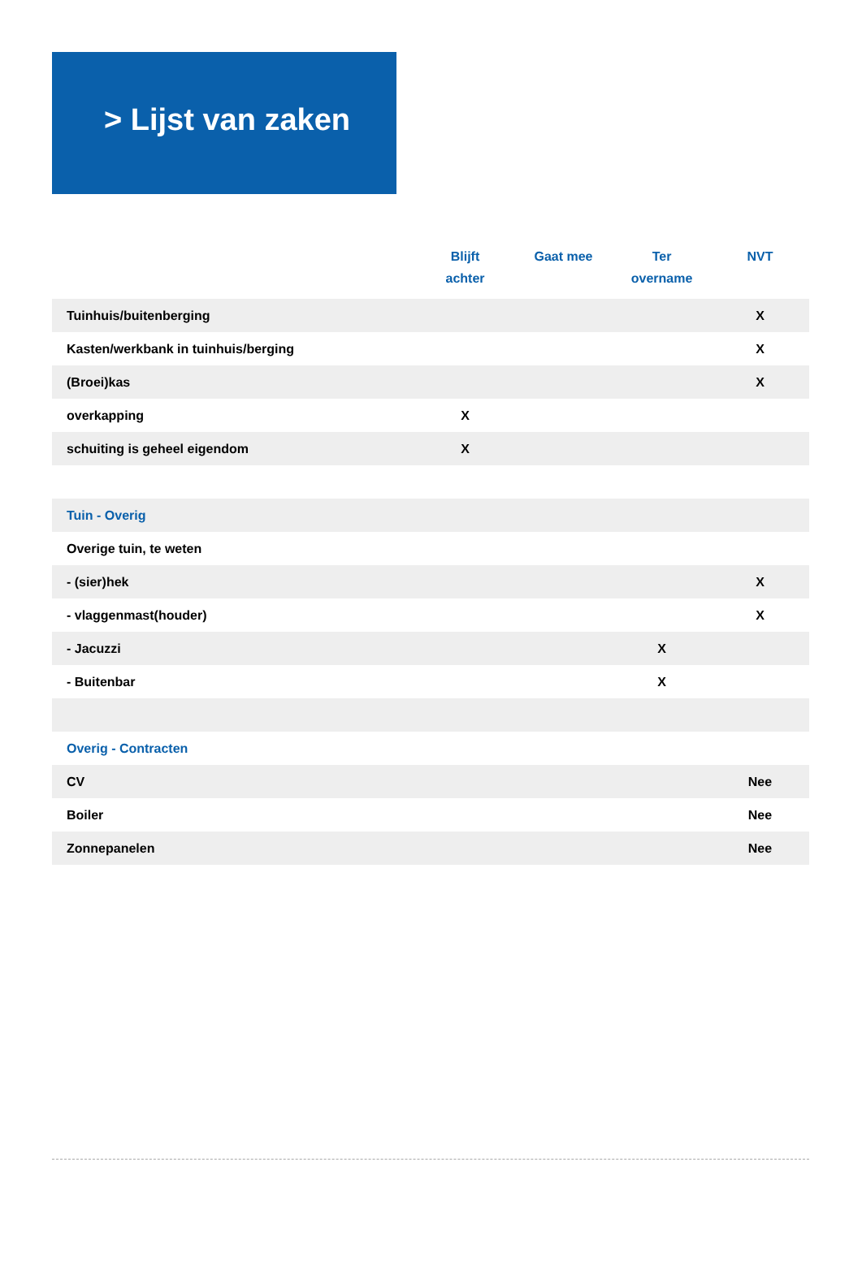> Lijst van zaken
| | Blijft achter | Gaat mee | Ter overname | NVT |
| --- | --- | --- | --- | --- |
| Tuinhuis/buitenberging | | | | X |
| Kasten/werkbank in tuinhuis/berging | | | | X |
| (Broei)kas | | | | X |
| overkapping | X | | | |
| schuiting is geheel eigendom | X | | | |
| Tuin - Overig | | | | |
| Overige tuin, te weten | | | | |
| - (sier)hek | | | | X |
| - vlaggenmast(houder) | | | | X |
| - Jacuzzi | | | X | |
| - Buitenbar | | | X | |
| Overig - Contracten | | | | |
| CV | | | | Nee |
| Boiler | | | | Nee |
| Zonnepanelen | | | | Nee |